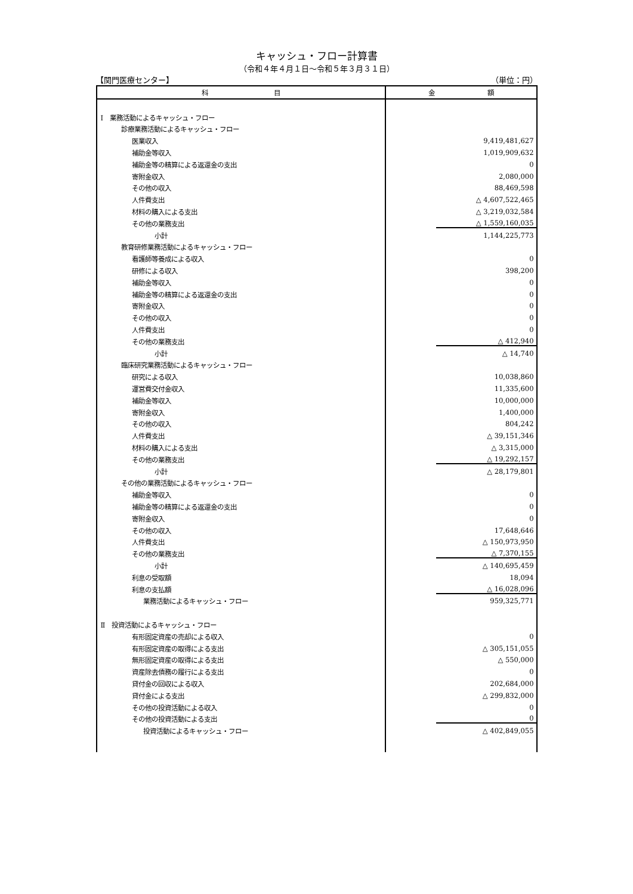キャッシュ・フロー計算書
（令和４年４月１日～令和５年３月３１日）
【関門医療センター】 （単位：円）
| 科 目 | 金 額 |
| --- | --- |
| Ⅰ 業務活動によるキャッシュ・フロー | |
| 診療業務活動によるキャッシュ・フロー | |
| 医業収入 | 9,419,481,627 |
| 補助金等収入 | 1,019,909,632 |
| 補助金等の精算による返還金の支出 | 0 |
| 寄附金収入 | 2,080,000 |
| その他の収入 | 88,469,598 |
| 人件費支出 | △ 4,607,522,465 |
| 材料の購入による支出 | △ 3,219,032,584 |
| その他の業務支出 | △ 1,559,160,035 |
| 小計 | 1,144,225,773 |
| 教育研修業務活動によるキャッシュ・フロー | |
| 看護師等養成による収入 | 0 |
| 研修による収入 | 398,200 |
| 補助金等収入 | 0 |
| 補助金等の精算による返還金の支出 | 0 |
| 寄附金収入 | 0 |
| その他の収入 | 0 |
| 人件費支出 | 0 |
| その他の業務支出 | △ 412,940 |
| 小計 | △ 14,740 |
| 臨床研究業務活動によるキャッシュ・フロー | |
| 研究による収入 | 10,038,860 |
| 運営費交付金収入 | 11,335,600 |
| 補助金等収入 | 10,000,000 |
| 寄附金収入 | 1,400,000 |
| その他の収入 | 804,242 |
| 人件費支出 | △ 39,151,346 |
| 材料の購入による支出 | △ 3,315,000 |
| その他の業務支出 | △ 19,292,157 |
| 小計 | △ 28,179,801 |
| その他の業務活動によるキャッシュ・フロー | |
| 補助金等収入 | 0 |
| 補助金等の精算による返還金の支出 | 0 |
| 寄附金収入 | 0 |
| その他の収入 | 17,648,646 |
| 人件費支出 | △ 150,973,950 |
| その他の業務支出 | △ 7,370,155 |
| 小計 | △ 140,695,459 |
| 利息の受取額 | 18,094 |
| 利息の支払額 | △ 16,028,096 |
| 業務活動によるキャッシュ・フロー | 959,325,771 |
| Ⅱ 投資活動によるキャッシュ・フロー | |
| 有形固定資産の売却による収入 | 0 |
| 有形固定資産の取得による支出 | △ 305,151,055 |
| 無形固定資産の取得による支出 | △ 550,000 |
| 資産除去債務の履行による支出 | 0 |
| 貸付金の回収による収入 | 202,684,000 |
| 貸付金による支出 | △ 299,832,000 |
| その他の投資活動による収入 | 0 |
| その他の投資活動による支出 | 0 |
| 投資活動によるキャッシュ・フロー | △ 402,849,055 |